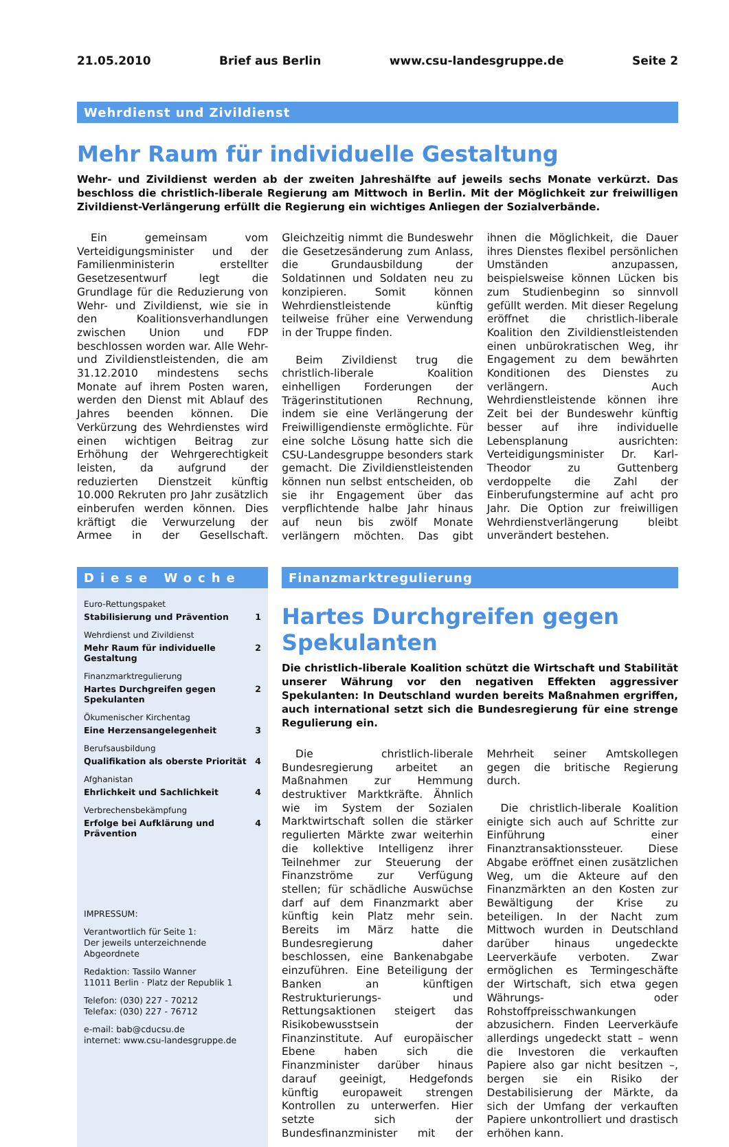21.05.2010 Brief aus Berlin www.csu-landesgruppe.de Seite 2
Wehrdienst und Zivildienst
Mehr Raum für individuelle Gestaltung
Wehr- und Zivildienst werden ab der zweiten Jahreshälfte auf jeweils sechs Monate verkürzt. Das beschloss die christlich-liberale Regierung am Mittwoch in Berlin. Mit der Möglichkeit zur freiwilligen Zivildienst-Verlängerung erfüllt die Regierung ein wichtiges Anliegen der Sozialverbände.
Ein gemeinsam vom Verteidigungsminister und der Familienministerin erstellter Gesetzesentwurf legt die Grundlage für die Reduzierung von Wehr- und Zivildienst, wie sie in den Koalitionsverhandlungen zwischen Union und FDP beschlossen worden war. Alle Wehr- und Zivildienstleistenden, die am 31.12.2010 mindestens sechs Monate auf ihrem Posten waren, werden den Dienst mit Ablauf des Jahres beenden können. Die Verkürzung des Wehrdienstes wird einen wichtigen Beitrag zur Erhöhung der Wehrgerechtigkeit leisten, da aufgrund der reduzierten Dienstzeit künftig 10.000 Rekruten pro Jahr zusätzlich einberufen werden können. Dies kräftigt die Verwurzelung der Armee in der Gesellschaft. Gleichzeitig nimmt die Bundeswehr die Gesetzesänderung zum Anlass, die Grundausbildung der Soldatinnen und Soldaten neu zu konzipieren. Somit können Wehrdienstleistende künftig teilweise früher eine Verwendung in der Truppe finden.
Beim Zivildienst trug die christlich-liberale Koalition einhelligen Forderungen der Trägerinstitutionen Rechnung, indem sie eine Verlängerung der Freiwilligendienste ermöglichte. Für eine solche Lösung hatte sich die CSU-Landesgruppe besonders stark gemacht. Die Zivildienstleistenden können nun selbst entscheiden, ob sie ihr Engagement über das verpflichtende halbe Jahr hinaus auf neun bis zwölf Monate verlängern möchten. Das gibt ihnen die Möglichkeit, die Dauer ihres Dienstes flexibel persönlichen Umständen anzupassen, beispielsweise können Lücken bis zum Studienbeginn so sinnvoll gefüllt werden. Mit dieser Regelung eröffnet die christlich-liberale Koalition den Zivildienstleistenden einen unbürokratischen Weg, ihr Engagement zu dem bewährten Konditionen des Dienstes zu verlängern. Auch Wehrdienstleistende können ihre Zeit bei der Bundeswehr künftig besser auf ihre individuelle Lebensplanung ausrichten: Verteidigungsminister Dr. Karl-Theodor zu Guttenberg verdoppelte die Zahl der Einberufungstermine auf acht pro Jahr. Die Option zur freiwilligen Wehrdienstverlängerung bleibt unverändert bestehen.
Diese Woche
Euro-Rettungspaket
Stabilisierung und Prävention 1
Wehrdienst und Zivildienst
Mehr Raum für individuelle Gestaltung 2
Finanzmarktregulierung
Hartes Durchgreifen gegen Spekulanten 2
Ökumenischer Kirchentag
Eine Herzensangelegenheit 3
Berufsausbildung
Qualifikation als oberste Priorität 4
Afghanistan
Ehrlichkeit und Sachlichkeit 4
Verbrechensbekämpfung
Erfolge bei Aufklärung und Prävention 4
IMPRESSUM:
Verantwortlich für Seite 1:
Der jeweils unterzeichnende Abgeordnete
Redaktion: Tassilo Wanner
11011 Berlin · Platz der Republik 1
Telefon: (030) 227 - 70212
Telefax: (030) 227 - 76712
e-mail: bab@cducsu.de
internet: www.csu-landesgruppe.de
Finanzmarktregulierung
Hartes Durchgreifen gegen Spekulanten
Die christlich-liberale Koalition schützt die Wirtschaft und Stabilität unserer Währung vor den negativen Effekten aggressiver Spekulanten: In Deutschland wurden bereits Maßnahmen ergriffen, auch international setzt sich die Bundesregierung für eine strenge Regulierung ein.
Die christlich-liberale Bundesregierung arbeitet an Maßnahmen zur Hemmung destruktiver Marktkräfte. Ähnlich wie im System der Sozialen Marktwirtschaft sollen die stärker regulierten Märkte zwar weiterhin die kollektive Intelligenz ihrer Teilnehmer zur Steuerung der Finanzströme zur Verfügung stellen; für schädliche Auswüchse darf auf dem Finanzmarkt aber künftig kein Platz mehr sein. Bereits im März hatte die Bundesregierung daher beschlossen, eine Bankenabgabe einzuführen. Eine Beteiligung der Banken an künftigen Restrukturierungs- und Rettungsaktionen steigert das Risikobewusstsein der Finanzinstitute. Auf europäischer Ebene haben sich die Finanzminister darüber hinaus darauf geeinigt, Hedgefonds künftig europaweit strengen Kontrollen zu unterwerfen. Hier setzte sich der Bundesfinanzminister mit der Mehrheit seiner Amtskollegen gegen die britische Regierung durch.
Die christlich-liberale Koalition einigte sich auch auf Schritte zur Einführung einer Finanztransaktionssteuer. Diese Abgabe eröffnet einen zusätzlichen Weg, um die Akteure auf den Finanzmärkten an den Kosten zur Bewältigung der Krise zu beteiligen. In der Nacht zum Mittwoch wurden in Deutschland darüber hinaus ungedeckte Leerverkäufe verboten. Zwar ermöglichen es Termingeschäfte der Wirtschaft, sich etwa gegen Währungs- oder Rohstoffpreisschwankungen abzusichern. Finden Leerverkäufe allerdings ungedeckt statt – wenn die Investoren die verkauften Papiere also gar nicht besitzen –, bergen sie ein Risiko der Destabilisierung der Märkte, da sich der Umfang der verkauften Papiere unkontrolliert und drastisch erhöhen kann.